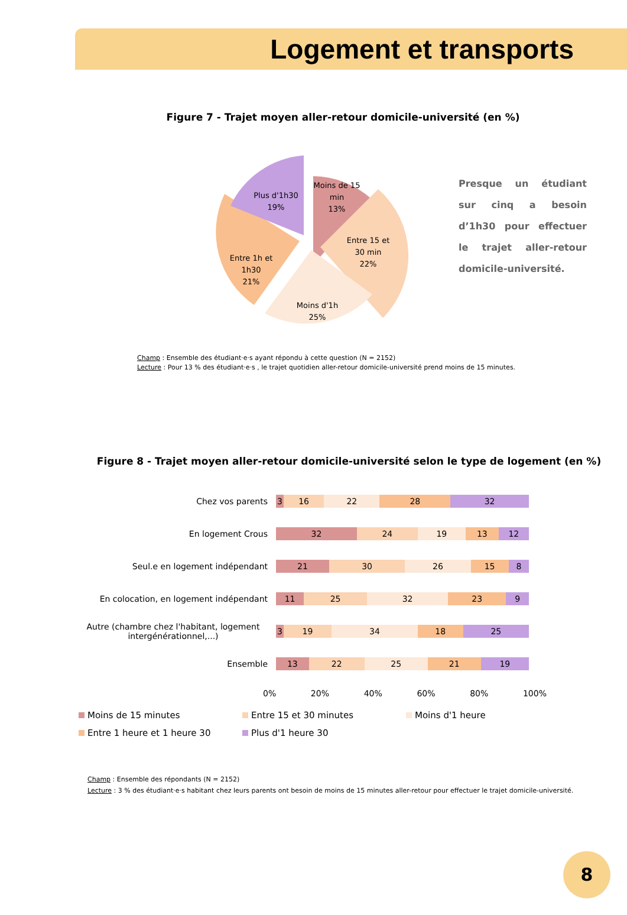Logement et transports
Figure 7 - Trajet moyen aller-retour domicile-université (en %)
Moins de 15
min
13%
Entre 15 et
30 min
22%
Moins d'1h
25%
Entre 1h et
1h30
21%
Plus d'1h30
19%
Presque un étudiant sur cinq a besoin d’1h30 pour effectuer le trajet aller-retour domicile-université.
Champ : Ensemble des étudiant·e·s ayant répondu à cette question (N = 2152)
Lecture : Pour 13 % des étudiant·e·s , le trajet quotidien aller-retour domicile-université prend moins de 15 minutes.
Figure 8 - Trajet moyen aller-retour domicile-université selon le type de logement (en %)
Chez vos parents
3 16 22 28 32
En logement Crous
32 24 19 13 12
Seul.e en logement indépendant
21 30 26 15 8
En colocation, en logement indépendant
11 25 32 23 9
Autre (chambre chez l'habitant, logement intergénérationnel,...)
3 19 34 18 25
Ensemble
13 22 25 21 19
0% 20% 40% 60% 80% 100%
Moins de 15 minutes Entre 15 et 30 minutes Moins d'1 heure Entre 1 heure et 1 heure 30 Plus d'1 heure 30
Champ : Ensemble des répondants (N = 2152)
Lecture : 3 % des étudiant·e·s habitant chez leurs parents ont besoin de moins de 15 minutes aller-retour pour effectuer le trajet domicile-université.
8